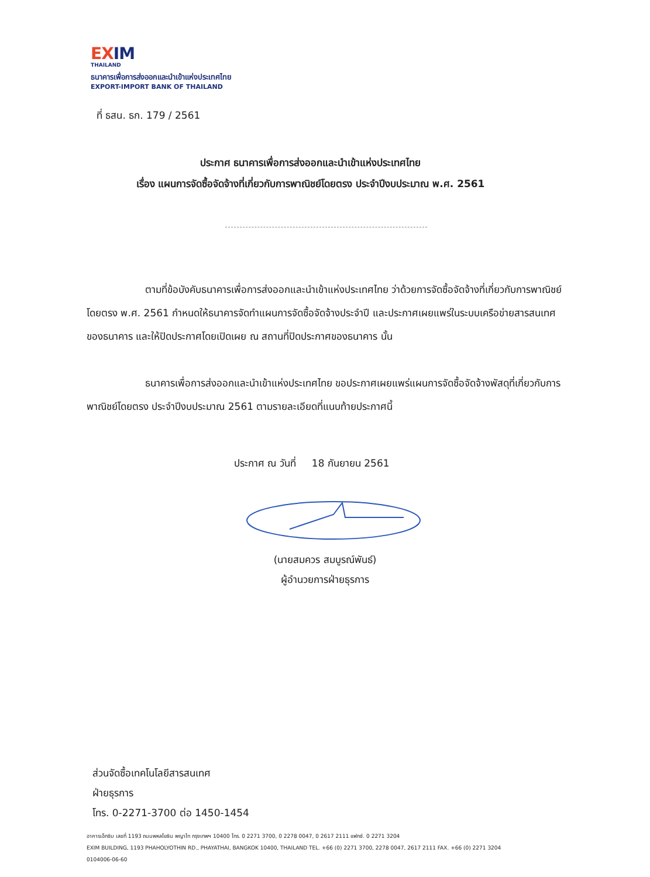EXIM
THAILAND
ธนาคารเพื่อการส่งออกและนำเข้าแห่งประเทศไทย
EXPORT-IMPORT BANK OF THAILAND
ที่ ธสน. ธก. 179 / 2561
ประกาศ ธนาคารเพื่อการส่งออกและนำเข้าแห่งประเทศไทย
เรื่อง แผนการจัดซื้อจัดจ้างที่เกี่ยวกับการพาณิชย์โดยตรง ประจำปีงบประมาณ พ.ศ. 2561
ตามที่ข้อบังคับธนาคารเพื่อการส่งออกและนำเข้าแห่งประเทศไทย ว่าด้วยการจัดซื้อจัดจ้างที่เกี่ยวกับการพาณิชย์โดยตรง พ.ศ. 2561 กำหนดให้ธนาคารจัดทำแผนการจัดซื้อจัดจ้างประจำปี และประกาศเผยแพร่ในระบบเครือข่ายสารสนเทศของธนาคาร และให้ปิดประกาศโดยเปิดเผย ณ สถานที่ปิดประกาศของธนาคาร นั้น
ธนาคารเพื่อการส่งออกและนำเข้าแห่งประเทศไทย ขอประกาศเผยแพร่แผนการจัดซื้อจัดจ้างพัสดุที่เกี่ยวกับการพาณิชย์โดยตรง ประจำปีงบประมาณ 2561 ตามรายละเอียดที่แนบท้ายประกาศนี้
ประกาศ ณ วันที่ 18 กันยายน 2561
(นายสมควร สมบูรณ์พันธ์)
ผู้อำนวยการฝ่ายธุรการ
ส่วนจัดซื้อเทคโนโลยีสารสนเทศ
ฝ่ายธุรการ
โทร. 0-2271-3700 ต่อ 1450-1454
อาคารเอ็กซิม เลขที่ 1193 ถนนพหลโยธิน พญาไท กรุงเทพฯ 10400 โทร. 0 2271 3700, 0 2278 0047, 0 2617 2111 แฟกซ์. 0 2271 3204
EXIM BUILDING, 1193 PHAHOLYOTHIN RD., PHAYATHAI, BANGKOK 10400, THAILAND TEL. +66 (0) 2271 3700, 2278 0047, 2617 2111 FAX. +66 (0) 2271 3204
0104006-06-60